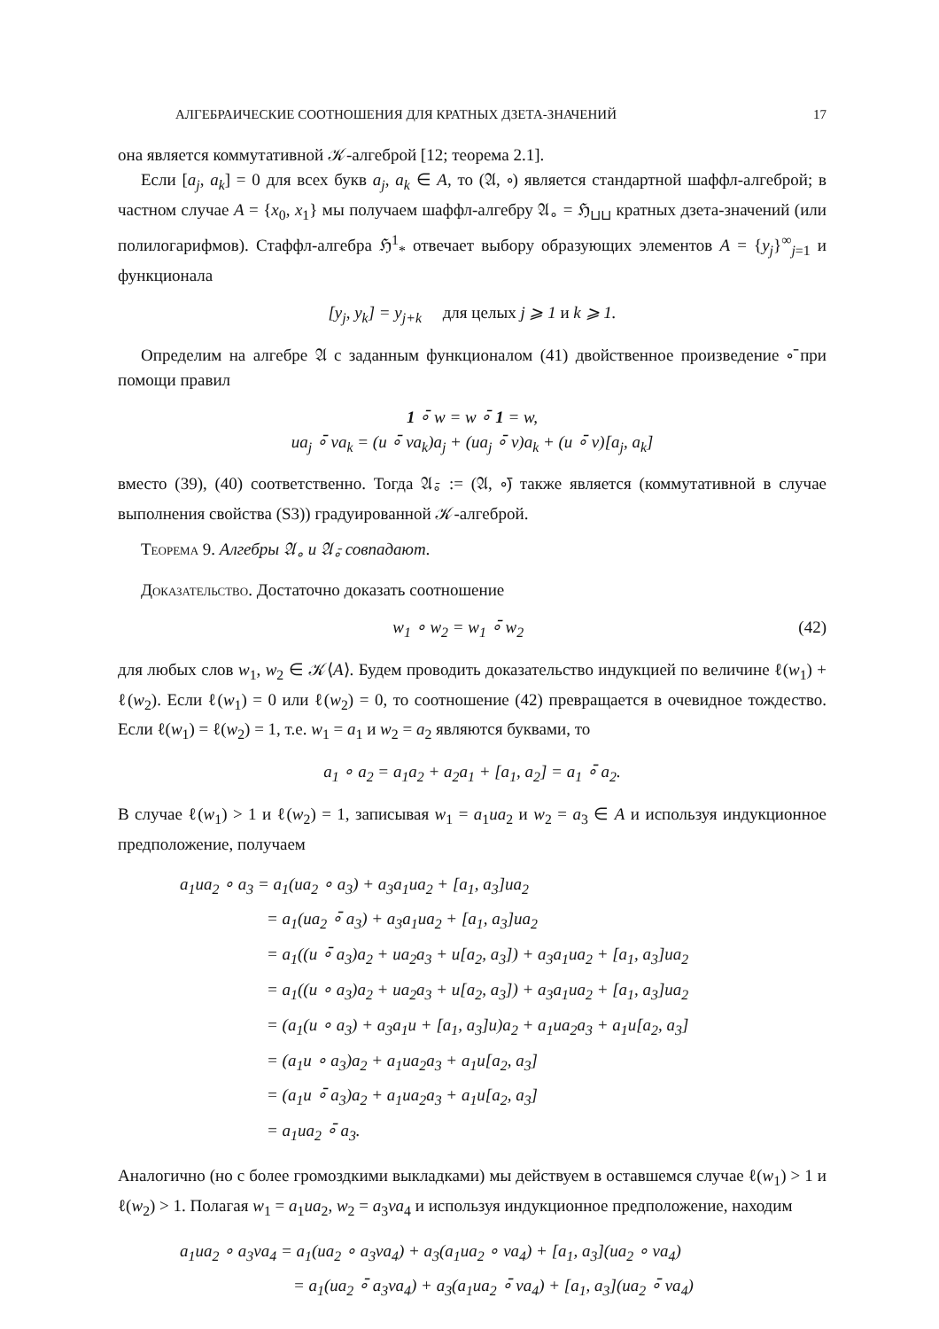АЛГЕБРАИЧЕСКИЕ СООТНОШЕНИЯ ДЛЯ КРАТНЫХ ДЗЕТА-ЗНАЧЕНИЙ 17
она является коммутативной 𝒦-алгеброй [12; теорема 2.1].
Если [a<sub>j</sub>, a<sub>k</sub>] = 0 для всех букв a<sub>j</sub>, a<sub>k</sub> ∈ A, то (𝔄, ∘) является стандартной шаффл-алгеброй; в частном случае A = {x<sub>0</sub>, x<sub>1</sub>} мы получаем шаффл-алгебру 𝔄<sub>∘</sub> = ℌ<sub>⊔⊔</sub> кратных дзета-значений (или полилогарифмов). Стаффл-алгебра ℌ<sup>1</sup><sub>*</sub> отвечает выбору образующих элементов A = {y<sub>j</sub>}<sup>∞</sup><sub>j=1</sub> и функционала
[y<sub>j</sub>, y<sub>k</sub>] = y<sub>j+k</sub> для целых j ⩾ 1 и k ⩾ 1.
Определим на алгебре 𝔄 с заданным функционалом (41) двойственное произведение ∘̄ при помощи правил
1 ∘̄ w = w ∘̄ 1 = w,
ua<sub>j</sub> ∘̄ va<sub>k</sub> = (u ∘̄ va<sub>k</sub>)a<sub>j</sub> + (ua<sub>j</sub> ∘̄ v)a<sub>k</sub> + (u ∘̄ v)[a<sub>j</sub>, a<sub>k</sub>]
вместо (39), (40) соответственно. Тогда 𝔄<sub>∘̄</sub> := (𝔄, ∘̄) также является (коммутативной в случае выполнения свойства (S3)) градуированной 𝒦-алгеброй.
Теорема 9. Алгебры 𝔄<sub>∘</sub> и 𝔄<sub>∘̄</sub> совпадают.
Доказательство. Достаточно доказать соотношение
w<sub>1</sub> ∘ w<sub>2</sub> = w<sub>1</sub> ∘̄ w<sub>2</sub> (42)
для любых слов w<sub>1</sub>, w<sub>2</sub> ∈ 𝒦⟨A⟩. Будем проводить доказательство индукцией по величине ℓ(w<sub>1</sub>) + ℓ(w<sub>2</sub>). Если ℓ(w<sub>1</sub>) = 0 или ℓ(w<sub>2</sub>) = 0, то соотношение (42) превращается в очевидное тождество. Если ℓ(w<sub>1</sub>) = ℓ(w<sub>2</sub>) = 1, т.е. w<sub>1</sub> = a<sub>1</sub> и w<sub>2</sub> = a<sub>2</sub> являются буквами, то
a<sub>1</sub> ∘ a<sub>2</sub> = a<sub>1</sub>a<sub>2</sub> + a<sub>2</sub>a<sub>1</sub> + [a<sub>1</sub>, a<sub>2</sub>] = a<sub>1</sub> ∘̄ a<sub>2</sub>.
В случае ℓ(w<sub>1</sub>) > 1 и ℓ(w<sub>2</sub>) = 1, записывая w<sub>1</sub> = a<sub>1</sub>ua<sub>2</sub> и w<sub>2</sub> = a<sub>3</sub> ∈ A и используя индукционное предположение, получаем
a<sub>1</sub>ua<sub>2</sub> ∘ a<sub>3</sub> = a<sub>1</sub>(ua<sub>2</sub> ∘ a<sub>3</sub>) + a<sub>3</sub>a<sub>1</sub>ua<sub>2</sub> + [a<sub>1</sub>, a<sub>3</sub>]ua<sub>2</sub>
= a<sub>1</sub>(ua<sub>2</sub> ∘̄ a<sub>3</sub>) + a<sub>3</sub>a<sub>1</sub>ua<sub>2</sub> + [a<sub>1</sub>, a<sub>3</sub>]ua<sub>2</sub>
= a<sub>1</sub>((u ∘̄ a<sub>3</sub>)a<sub>2</sub> + ua<sub>2</sub>a<sub>3</sub> + u[a<sub>2</sub>, a<sub>3</sub>]) + a<sub>3</sub>a<sub>1</sub>ua<sub>2</sub> + [a<sub>1</sub>, a<sub>3</sub>]ua<sub>2</sub>
= a<sub>1</sub>((u ∘ a<sub>3</sub>)a<sub>2</sub> + ua<sub>2</sub>a<sub>3</sub> + u[a<sub>2</sub>, a<sub>3</sub>]) + a<sub>3</sub>a<sub>1</sub>ua<sub>2</sub> + [a<sub>1</sub>, a<sub>3</sub>]ua<sub>2</sub>
= (a<sub>1</sub>(u ∘ a<sub>3</sub>) + a<sub>3</sub>a<sub>1</sub>u + [a<sub>1</sub>, a<sub>3</sub>]u)a<sub>2</sub> + a<sub>1</sub>ua<sub>2</sub>a<sub>3</sub> + a<sub>1</sub>u[a<sub>2</sub>, a<sub>3</sub>]
= (a<sub>1</sub>u ∘ a<sub>3</sub>)a<sub>2</sub> + a<sub>1</sub>ua<sub>2</sub>a<sub>3</sub> + a<sub>1</sub>u[a<sub>2</sub>, a<sub>3</sub>]
= (a<sub>1</sub>u ∘̄ a<sub>3</sub>)a<sub>2</sub> + a<sub>1</sub>ua<sub>2</sub>a<sub>3</sub> + a<sub>1</sub>u[a<sub>2</sub>, a<sub>3</sub>]
= a<sub>1</sub>ua<sub>2</sub> ∘̄ a<sub>3</sub>.
Аналогично (но с более громоздкими выкладками) мы действуем в оставшемся случае ℓ(w<sub>1</sub>) > 1 и ℓ(w<sub>2</sub>) > 1. Полагая w<sub>1</sub> = a<sub>1</sub>ua<sub>2</sub>, w<sub>2</sub> = a<sub>3</sub>va<sub>4</sub> и используя индукционное предположение, находим
a<sub>1</sub>ua<sub>2</sub> ∘ a<sub>3</sub>va<sub>4</sub> = a<sub>1</sub>(ua<sub>2</sub> ∘ a<sub>3</sub>va<sub>4</sub>) + a<sub>3</sub>(a<sub>1</sub>ua<sub>2</sub> ∘ va<sub>4</sub>) + [a<sub>1</sub>, a<sub>3</sub>](ua<sub>2</sub> ∘ va<sub>4</sub>)
= a<sub>1</sub>(ua<sub>2</sub> ∘̄ a<sub>3</sub>va<sub>4</sub>) + a<sub>3</sub>(a<sub>1</sub>ua<sub>2</sub> ∘̄ va<sub>4</sub>) + [a<sub>1</sub>, a<sub>3</sub>](ua<sub>2</sub> ∘̄ va<sub>4</sub>)